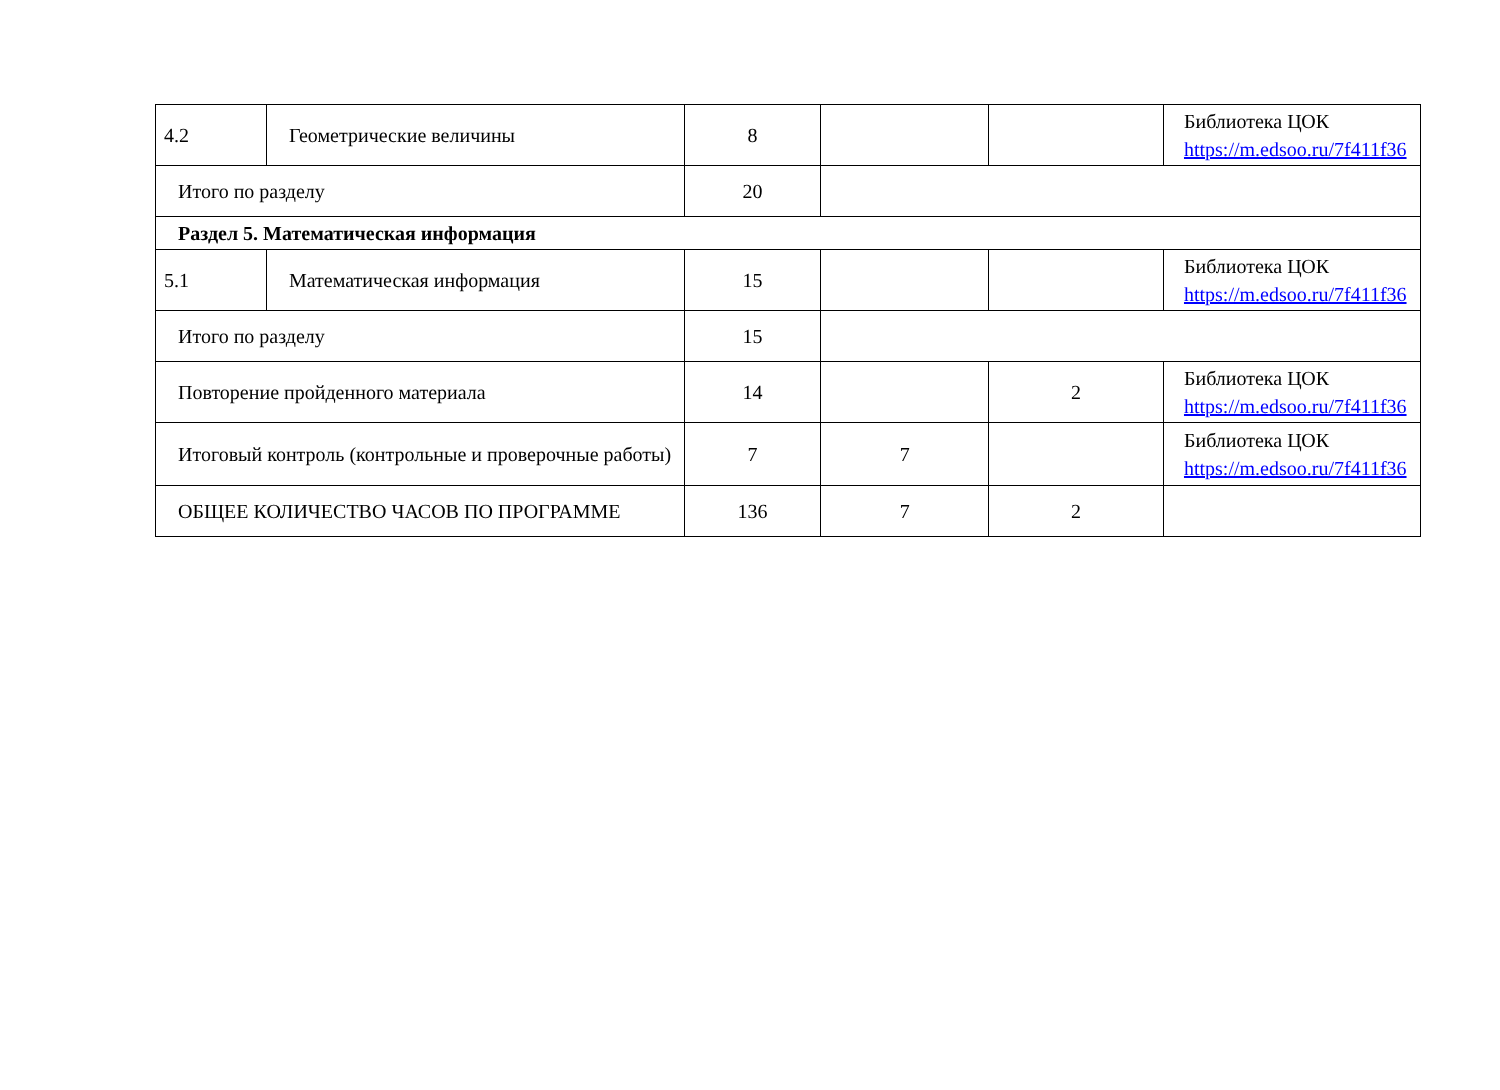| 4.2 | Геометрические величины | 8 | | | Библиотека ЦОК https://m.edsoo.ru/7f411f36 |
| Итого по разделу | | 20 | | | |
| Раздел 5. Математическая информация | | | | | |
| 5.1 | Математическая информация | 15 | | | Библиотека ЦОК https://m.edsoo.ru/7f411f36 |
| Итого по разделу | | 15 | | | |
| Повторение пройденного материала | | 14 | | 2 | Библиотека ЦОК https://m.edsoo.ru/7f411f36 |
| Итоговый контроль (контрольные и проверочные работы) | | 7 | 7 | | Библиотека ЦОК https://m.edsoo.ru/7f411f36 |
| ОБЩЕЕ КОЛИЧЕСТВО ЧАСОВ ПО ПРОГРАММЕ | | 136 | 7 | 2 | |